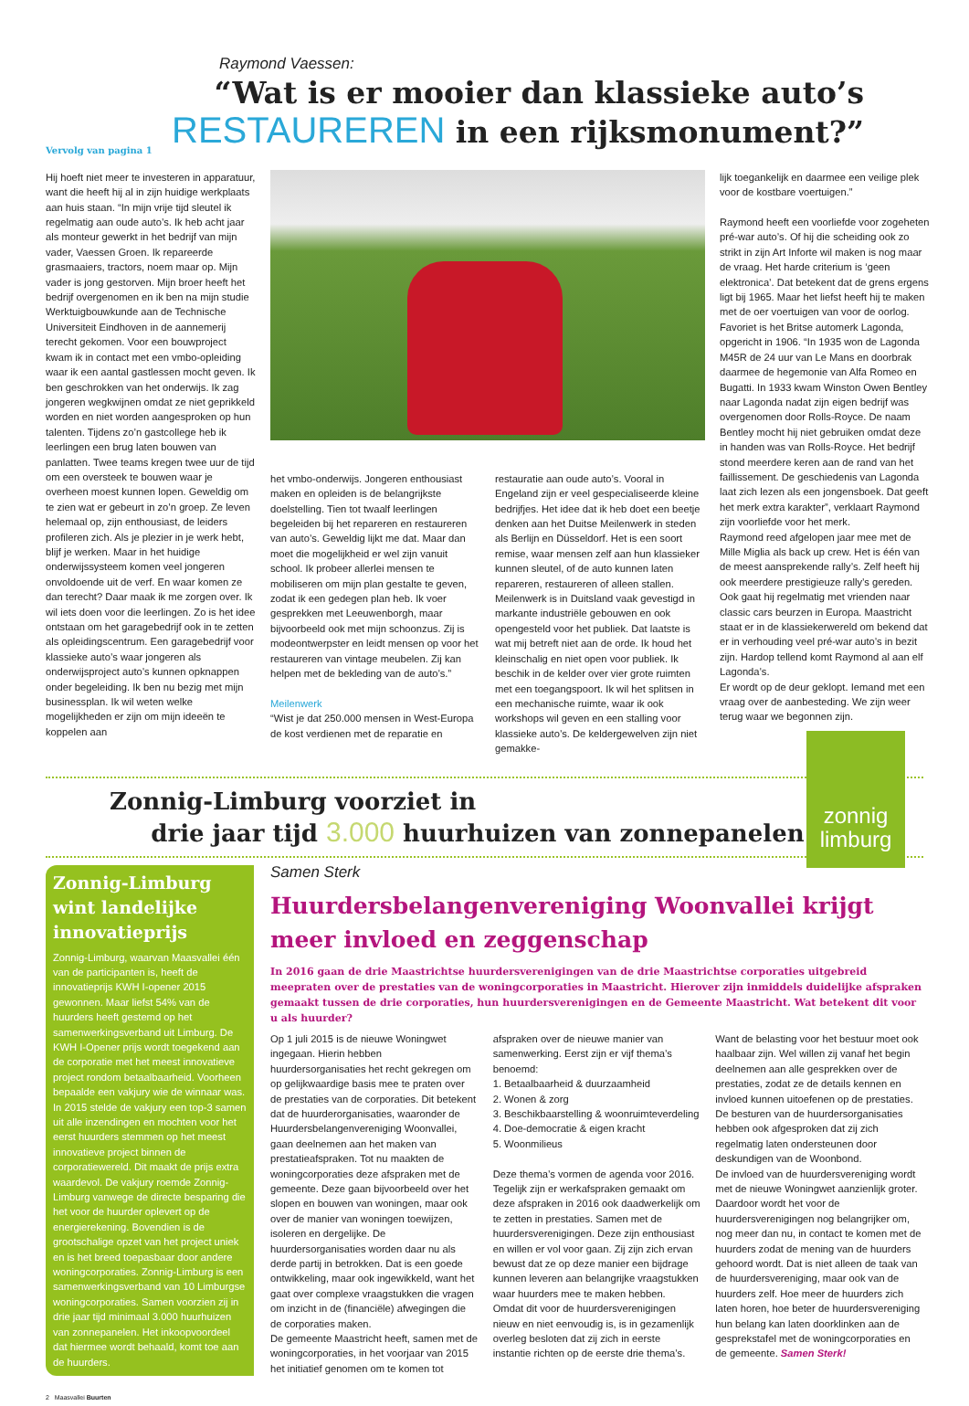Raymond Vaessen:
“Wat is er mooier dan klassieke auto’s
RESTAUREREN in een rijksmonument?”
Vervolg van pagina 1
Hij hoeft niet meer te investeren in apparatuur, want die heeft hij al in zijn huidige werkplaats aan huis staan. “In mijn vrije tijd sleutel ik regelmatig aan oude auto’s. Ik heb acht jaar als monteur gewerkt in het bedrijf van mijn vader, Vaessen Groen. Ik repareerde grasmaaiers, tractors, noem maar op. Mijn vader is jong gestorven. Mijn broer heeft het bedrijf overgenomen en ik ben na mijn studie Werktuigbouwkunde aan de Technische Universiteit Eindhoven in de aannemerij terecht gekomen. Voor een bouwproject kwam ik in contact met een vmbo-opleiding waar ik een aantal gastlessen mocht geven. Ik ben geschrokken van het onderwijs. Ik zag jongeren wegkwijnen omdat ze niet geprikkeld worden en niet worden aangesproken op hun talenten. Tijdens zo’n gastcollege heb ik leerlingen een brug laten bouwen van panlatten. Twee teams kregen twee uur de tijd om een oversteek te bouwen waar je overheen moest kunnen lopen. Geweldig om te zien wat er gebeurt in zo’n groep. Ze leven helemaal op, zijn enthousiast, de leiders profileren zich. Als je plezier in je werk hebt, blijf je werken. Maar in het huidige onderwijssysteem komen veel jongeren onvoldoende uit de verf. En waar komen ze dan terecht? Daar maak ik me zorgen over. Ik wil iets doen voor die leerlingen. Zo is het idee ontstaan om het garagebedrijf ook in te zetten als opleidingscentrum. Een garagebedrijf voor klassieke auto’s waar jongeren als onderwijsproject auto’s kunnen opknappen onder begeleiding. Ik ben nu bezig met mijn businessplan. Ik wil weten welke mogelijkheden er zijn om mijn ideeën te koppelen aan
lijk toegankelijk en daarmee een veilige plek voor de kostbare voertuigen.”
Raymond heeft een voorliefde voor zogeheten pré-war auto’s. Of hij die scheiding ook zo strikt in zijn Art Inforte wil maken is nog maar de vraag. Het harde criterium is ‘geen elektronica’. Dat betekent dat de grens ergens ligt bij 1965. Maar het liefst heeft hij te maken met de oer voertuigen van voor de oorlog. Favoriet is het Britse automerk Lagonda, opgericht in 1906. “In 1935 won de Lagonda M45R de 24 uur van Le Mans en doorbrak daarmee de hegemonie van Alfa Romeo en Bugatti. In 1933 kwam Winston Owen Bentley naar Lagonda nadat zijn eigen bedrijf was overgenomen door Rolls-Royce. De naam Bentley mocht hij niet gebruiken omdat deze in handen was van Rolls-Royce. Het bedrijf stond meerdere keren aan de rand van het faillissement. De geschiedenis van Lagonda laat zich lezen als een jongensboek. Dat geeft het merk extra karakter”, verklaart Raymond zijn voorliefde voor het merk.
Raymond reed afgelopen jaar mee met de Mille Miglia als back up crew. Het is één van de meest aansprekende rally’s. Zelf heeft hij ook meerdere prestigieuze rally’s gereden. Ook gaat hij regelmatig met vrienden naar classic cars beurzen in Europa. Maastricht staat er in de klassiekerwereld om bekend dat er in verhouding veel pré-war auto’s in bezit zijn. Hardop tellend komt Raymond al aan elf Lagonda’s.
Er wordt op de deur geklopt. Iemand met een vraag over de aanbesteding. We zijn weer terug waar we begonnen zijn.
het vmbo-onderwijs. Jongeren enthousiast maken en opleiden is de belangrijkste doelstelling. Tien tot twaalf leerlingen begeleiden bij het repareren en restaureren van auto’s. Geweldig lijkt me dat. Maar dan moet die mogelijkheid er wel zijn vanuit school. Ik probeer allerlei mensen te mobiliseren om mijn plan gestalte te geven, zodat ik een gedegen plan heb. Ik voer gesprekken met Leeuwenborgh, maar bijvoorbeeld ook met mijn schoonzus. Zij is modeontwerpster en leidt mensen op voor het restaureren van vintage meubelen. Zij kan helpen met de bekleding van de auto’s.”
Meilenwerk
“Wist je dat 250.000 mensen in West-Europa de kost verdienen met de reparatie en
restauratie aan oude auto’s. Vooral in Engeland zijn er veel gespecialiseerde kleine bedrijfjes. Het idee dat ik heb doet een beetje denken aan het Duitse Meilenwerk in steden als Berlijn en Düsseldorf. Het is een soort remise, waar mensen zelf aan hun klassieker kunnen sleutel, of de auto kunnen laten repareren, restaureren of alleen stallen. Meilenwerk is in Duitsland vaak gevestigd in markante industriële gebouwen en ook opengesteld voor het publiek. Dat laatste is wat mij betreft niet aan de orde. Ik houd het kleinschalig en niet open voor publiek. Ik beschik in de kelder over vier grote ruimten met een toegangspoort. Ik wil het splitsen in een mechanische ruimte, waar ik ook workshops wil geven en een stalling voor klassieke auto’s. De keldergewelven zijn niet gemakke-
Zonnig-Limburg voorziet in
drie jaar tijd 3.000 huurhuizen van zonnepanelen
Zonnig-Limburg wint landelijke innovatieprijs
Zonnig-Limburg, waarvan Maasvallei één van de participanten is, heeft de innovatieprijs KWH I-opener 2015 gewonnen. Maar liefst 54% van de huurders heeft gestemd op het samenwerkingsverband uit Limburg. De KWH I-Opener prijs wordt toegekend aan de corporatie met het meest innovatieve project rondom betaalbaarheid. Voorheen bepaalde een vakjury wie de winnaar was. In 2015 stelde de vakjury een top-3 samen uit alle inzendingen en mochten voor het eerst huurders stemmen op het meest innovatieve project binnen de corporatiewereld. Dit maakt de prijs extra waardevol. De vakjury roemde Zonnig-Limburg vanwege de directe besparing die het voor de huurder oplevert op de energierekening. Bovendien is de grootschalige opzet van het project uniek en is het breed toepasbaar door andere woningcorporaties. Zonnig-Limburg is een samenwerkingsverband van 10 Limburgse woningcorporaties. Samen voorzien zij in drie jaar tijd minimaal 3.000 huurhuizen van zonnepanelen. Het inkoopvoordeel dat hiermee wordt behaald, komt toe aan de huurders.
Samen Sterk
Huurdersbelangenvereniging Woonvallei krijgt meer invloed en zeggenschap
In 2016 gaan de drie Maastrichtse huurdersverenigingen van de drie Maastrichtse corporaties uitgebreid meepraten over de prestaties van de woningcorporaties in Maastricht. Hierover zijn inmiddels duidelijke afspraken gemaakt tussen de drie corporaties, hun huurdersverenigingen en de Gemeente Maastricht. Wat betekent dit voor u als huurder?
Op 1 juli 2015 is de nieuwe Woningwet ingegaan. Hierin hebben huurdersorganisaties het recht gekregen om op gelijkwaardige basis mee te praten over de prestaties van de corporaties. Dit betekent dat de huurderorganisaties, waaronder de Huurdersbelangenvereniging Woonvallei, gaan deelnemen aan het maken van prestatieafspraken. Tot nu maakten de woningcorporaties deze afspraken met de gemeente. Deze gaan bijvoorbeeld over het slopen en bouwen van woningen, maar ook over de manier van woningen toewijzen, isoleren en dergelijke. De huurdersorganisaties worden daar nu als derde partij in betrokken. Dat is een goede ontwikkeling, maar ook ingewikkeld, want het gaat over complexe vraagstukken die vragen om inzicht in de (financiële) afwegingen die de corporaties maken.
De gemeente Maastricht heeft, samen met de woningcorporaties, in het voorjaar van 2015 het initiatief genomen om te komen tot
afspraken over de nieuwe manier van samenwerking. Eerst zijn er vijf thema’s benoemd:
1. Betaalbaarheid & duurzaamheid
2. Wonen & zorg
3. Beschikbaarstelling & woonruimteverdeling
4. Doe-democratie & eigen kracht
5. Woonmilieus
Deze thema’s vormen de agenda voor 2016. Tegelijk zijn er werkafspraken gemaakt om deze afspraken in 2016 ook daadwerkelijk om te zetten in prestaties. Samen met de huurdersverenigingen. Deze zijn enthousiast en willen er vol voor gaan. Zij zijn zich ervan bewust dat ze op deze manier een bijdrage kunnen leveren aan belangrijke vraagstukken waar huurders mee te maken hebben.
Omdat dit voor de huurdersverenigingen nieuw en niet eenvoudig is, is in gezamenlijk overleg besloten dat zij zich in eerste instantie richten op de eerste drie thema’s.
Want de belasting voor het bestuur moet ook haalbaar zijn. Wel willen zij vanaf het begin deelnemen aan alle gesprekken over de prestaties, zodat ze de details kennen en invloed kunnen uitoefenen op de prestaties.
De besturen van de huurdersorganisaties hebben ook afgesproken dat zij zich regelmatig laten ondersteunen door deskundigen van de Woonbond.
De invloed van de huurdersvereniging wordt met de nieuwe Woningwet aanzienlijk groter. Daardoor wordt het voor de huurdersverenigingen nog belangrijker om, nog meer dan nu, in contact te komen met de huurders zodat de mening van de huurders gehoord wordt. Dat is niet alleen de taak van de huurdersvereniging, maar ook van de huurders zelf. Hoe meer de huurders zich laten horen, hoe beter de huurdersvereniging hun belang kan laten doorklinken aan de gesprekstafel met de woningcorporaties en de gemeente. Samen Sterk!
2 Maasvallei Buurten
zonnig
limburg